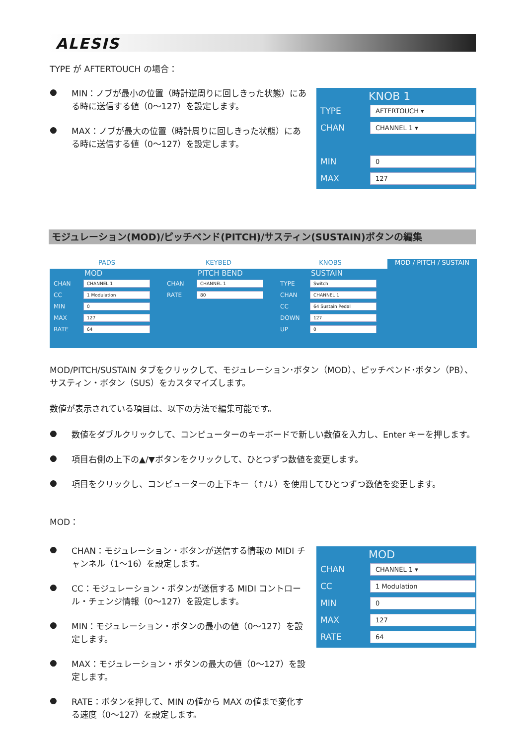ALESIS
TYPE が AFTERTOUCH の場合：
●
MIN：ノブが最小の位置（時計逆周りに回しきった状態）にある時に送信する値（0～127）を設定します。
●
MAX：ノブが最大の位置（時計周りに回しきった状態）にある時に送信する値（0～127）を設定します。
KNOB 1
TYPE AFTERTOUCH ▾
CHAN CHANNEL 1 ▾
MIN 0
MAX 127
モジュレーション(MOD)/ピッチベンド(PITCH)/サスティン(SUSTAIN)ボタンの編集
PADS KEYBED KNOBS MOD / PITCH / SUSTAIN
MOD
CHAN CHANNEL 1
CC 1 Modulation
MIN 0
MAX 127
RATE 64
PITCH BEND
CHAN CHANNEL 1
RATE 80
SUSTAIN
TYPE Switch
CHAN CHANNEL 1
CC 64 Sustain Pedal
DOWN 127
UP 0
MOD/PITCH/SUSTAIN タブをクリックして、モジュレーション･ボタン（MOD）、ピッチベンド･ボタン（PB）、サスティン・ボタン（SUS）をカスタマイズします。
数値が表示されている項目は、以下の方法で編集可能です。
●
数値をダブルクリックして、コンピューターのキーボードで新しい数値を入力し、Enter キーを押します。
●
項目右側の上下の▲/▼ボタンをクリックして、ひとつずつ数値を変更します。
●
項目をクリックし、コンピューターの上下キー（↑/↓）を使用してひとつずつ数値を変更します。
MOD：
●
CHAN：モジュレーション・ボタンが送信する情報の MIDI チャンネル（1～16）を設定します。
●
CC：モジュレーション・ボタンが送信する MIDI コントロール・チェンジ情報（0～127）を設定します。
●
MIN：モジュレーション・ボタンの最小の値（0～127）を設定します。
●
MAX：モジュレーション・ボタンの最大の値（0～127）を設定します。
●
RATE：ボタンを押して、MIN の値から MAX の値まで変化する速度（0～127）を設定します。
MOD
CHAN CHANNEL 1 ▾
CC 1 Modulation
MIN 0
MAX 127
RATE 64